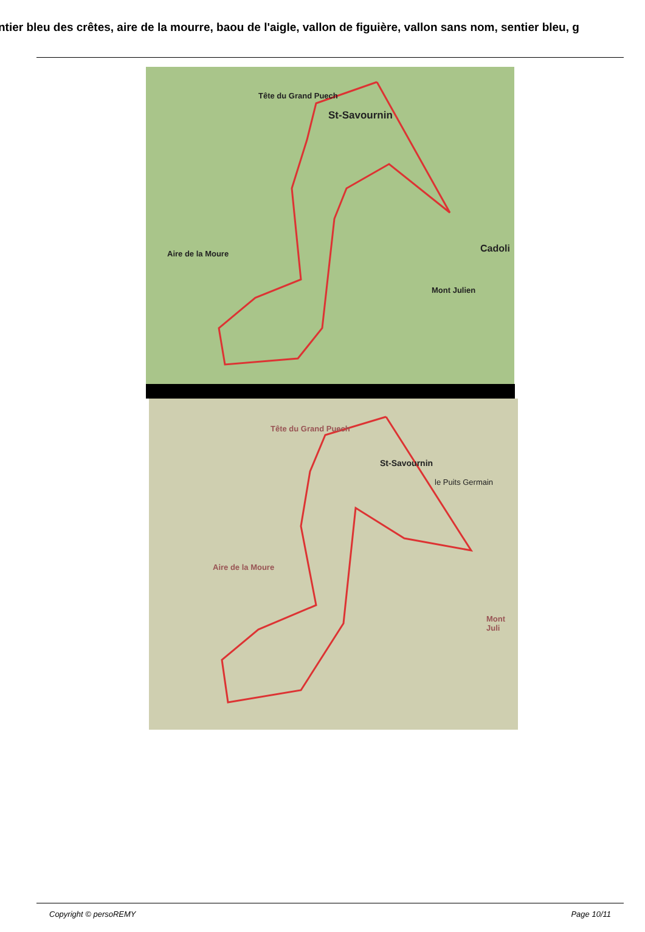ntier bleu des crêtes, aire de la mourre, baou de l'aigle, vallon de figuière, vallon sans nom, sentier bleu, g
St-Savournin
Tête du Grand Puech
Aire de la Moure
Mont Julien
Cadoli
St-Savournin
Tête du Grand Puech
le Puits Germain
Aire de la Moure
Mont Juli
Copyright © persoREMY Page 10/11